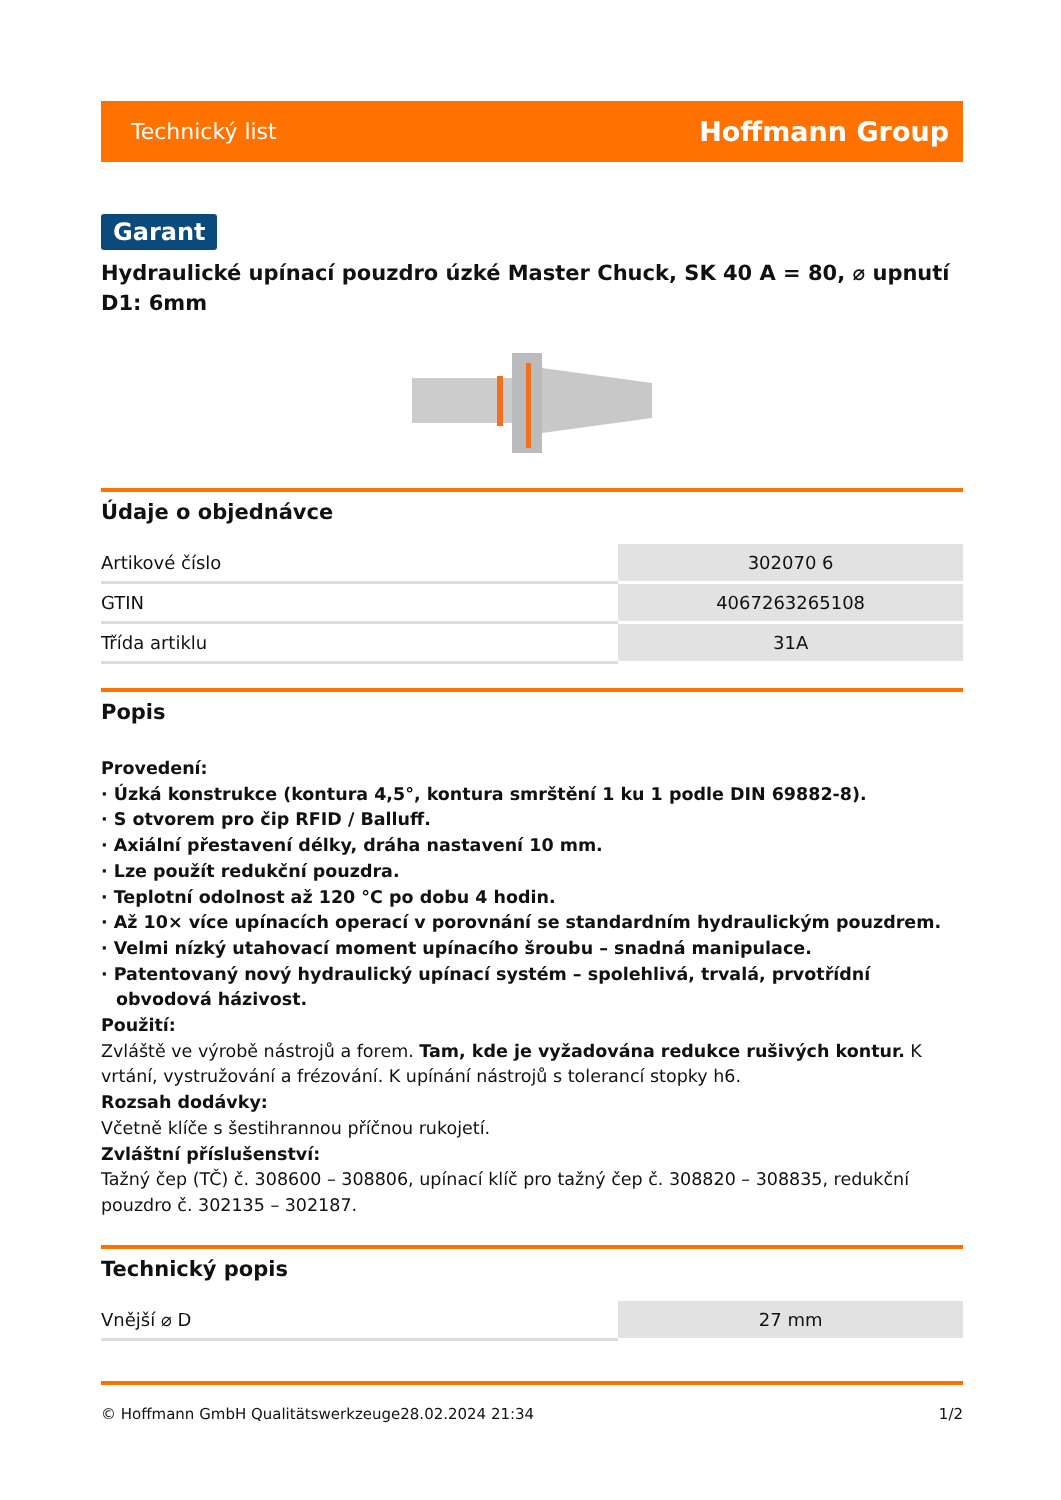Technický list Hoffmann Group
Garant
Hydraulické upínací pouzdro úzké Master Chuck, SK 40 A = 80, ⌀ upnutí D1: 6mm
Údaje o objednávce
| Artikové číslo | 302070 6 |
| GTIN | 4067263265108 |
| Třída artiklu | 31A |
Popis
Provedení:
· Úzká konstrukce (kontura 4,5°, kontura smrštění 1 ku 1 podle DIN 69882-8).
· S otvorem pro čip RFID / Balluff.
· Axiální přestavení délky, dráha nastavení 10 mm.
· Lze použít redukční pouzdra.
· Teplotní odolnost až 120 °C po dobu 4 hodin.
· Až 10× více upínacích operací v porovnání se standardním hydraulickým pouzdrem.
· Velmi nízký utahovací moment upínacího šroubu – snadná manipulace.
· Patentovaný nový hydraulický upínací systém – spolehlivá, trvalá, prvotřídní obvodová házivost.
Použití:
Zvláště ve výrobě nástrojů a forem. Tam, kde je vyžadována redukce rušivých kontur. K vrtání, vystružování a frézování. K upínání nástrojů s tolerancí stopky h6.
Rozsah dodávky:
Včetně klíče s šestihrannou příčnou rukojetí.
Zvláštní příslušenství:
Tažný čep (TČ) č. 308600 – 308806, upínací klíč pro tažný čep č. 308820 – 308835, redukční pouzdro č. 302135 – 302187.
Technický popis
| Vnější ⌀ D | 27 mm |
© Hoffmann GmbH Qualitätswerkzeuge 28.02.2024 21:34 1/2